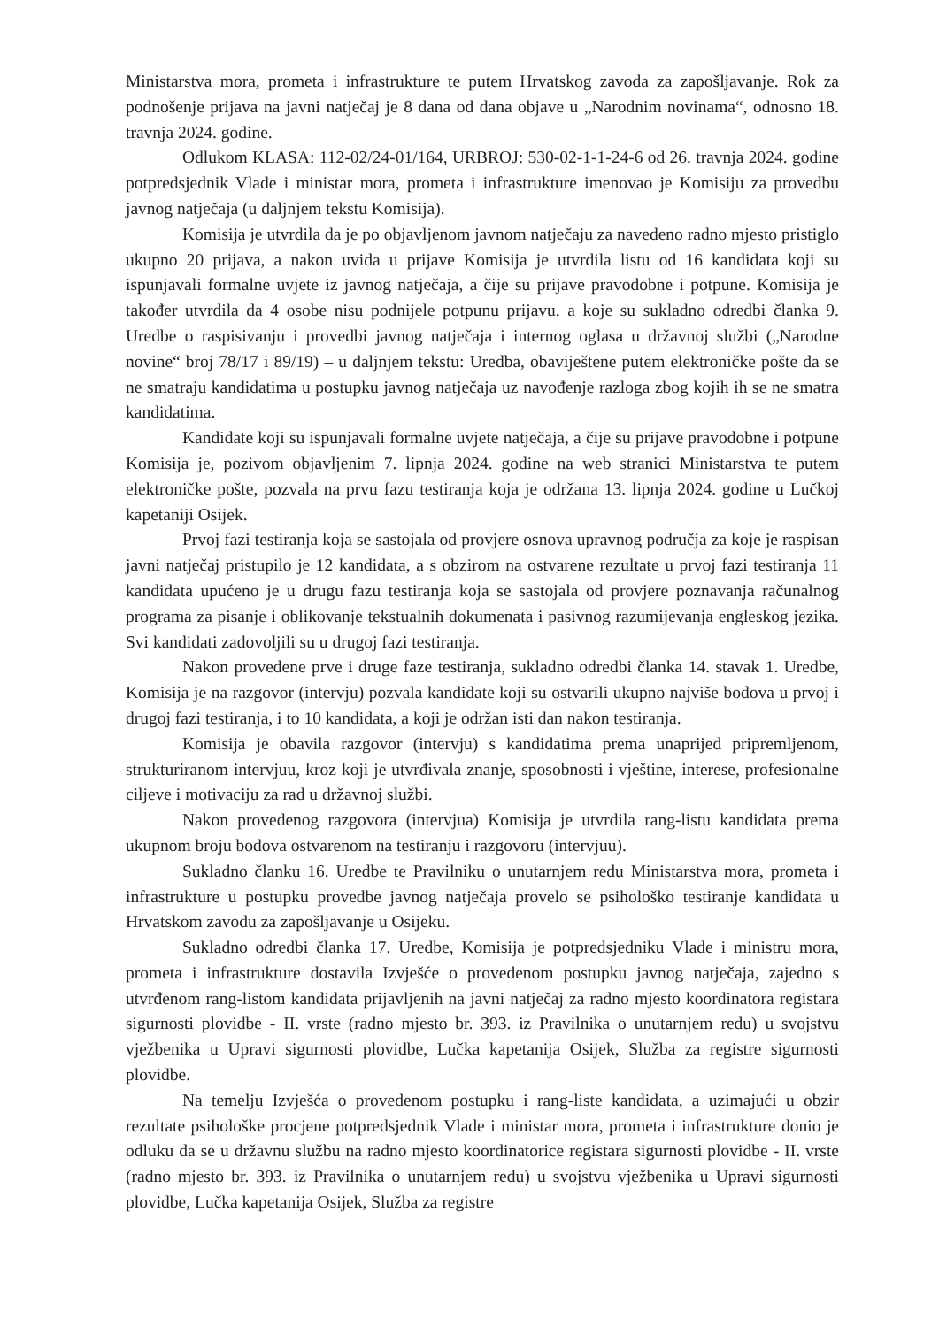Ministarstva mora, prometa i infrastrukture te putem Hrvatskog zavoda za zapošljavanje. Rok za podnošenje prijava na javni natječaj je 8 dana od dana objave u „Narodnim novinama“, odnosno 18. travnja 2024. godine.
Odlukom KLASA: 112-02/24-01/164, URBROJ: 530-02-1-1-24-6 od 26. travnja 2024. godine potpredsjednik Vlade i ministar mora, prometa i infrastrukture imenovao je Komisiju za provedbu javnog natječaja (u daljnjem tekstu Komisija).
Komisija je utvrdila da je po objavljenom javnom natječaju za navedeno radno mjesto pristiglo ukupno 20 prijava, a nakon uvida u prijave Komisija je utvrdila listu od 16 kandidata koji su ispunjavali formalne uvjete iz javnog natječaja, a čije su prijave pravodobne i potpune. Komisija je također utvrdila da 4 osobe nisu podnijele potpunu prijavu, a koje su sukladno odredbi članka 9. Uredbe o raspisivanju i provedbi javnog natječaja i internog oglasa u državnoj službi („Narodne novine“ broj 78/17 i 89/19) – u daljnjem tekstu: Uredba, obaviještene putem elektroničke pošte da se ne smatraju kandidatima u postupku javnog natječaja uz navođenje razloga zbog kojih ih se ne smatra kandidatima.
Kandidate koji su ispunjavali formalne uvjete natječaja, a čije su prijave pravodobne i potpune Komisija je, pozivom objavljenim 7. lipnja 2024. godine na web stranici Ministarstva te putem elektroničke pošte, pozvala na prvu fazu testiranja koja je održana 13. lipnja 2024. godine u Lučkoj kapetaniji Osijek.
Prvoj fazi testiranja koja se sastojala od provjere osnova upravnog područja za koje je raspisan javni natječaj pristupilo je 12 kandidata, a s obzirom na ostvarene rezultate u prvoj fazi testiranja 11 kandidata upućeno je u drugu fazu testiranja koja se sastojala od provjere poznavanja računalnog programa za pisanje i oblikovanje tekstualnih dokumenata i pasivnog razumijevanja engleskog jezika. Svi kandidati zadovoljili su u drugoj fazi testiranja.
Nakon provedene prve i druge faze testiranja, sukladno odredbi članka 14. stavak 1. Uredbe, Komisija je na razgovor (intervju) pozvala kandidate koji su ostvarili ukupno najviše bodova u prvoj i drugoj fazi testiranja, i to 10 kandidata, a koji je održan isti dan nakon testiranja.
Komisija je obavila razgovor (intervju) s kandidatima prema unaprijed pripremljenom, strukturiranom intervjuu, kroz koji je utvrđivala znanje, sposobnosti i vještine, interese, profesionalne ciljeve i motivaciju za rad u državnoj službi.
Nakon provedenog razgovora (intervjua) Komisija je utvrdila rang-listu kandidata prema ukupnom broju bodova ostvarenom na testiranju i razgovoru (intervjuu).
Sukladno članku 16. Uredbe te Pravilniku o unutarnjem redu Ministarstva mora, prometa i infrastrukture u postupku provedbe javnog natječaja provelo se psihološko testiranje kandidata u Hrvatskom zavodu za zapošljavanje u Osijeku.
Sukladno odredbi članka 17. Uredbe, Komisija je potpredsjedniku Vlade i ministru mora, prometa i infrastrukture dostavila Izvješće o provedenom postupku javnog natječaja, zajedno s utvrđenom rang-listom kandidata prijavljenih na javni natječaj za radno mjesto koordinatora registara sigurnosti plovidbe - II. vrste (radno mjesto br. 393. iz Pravilnika o unutarnjem redu) u svojstvu vježbenika u Upravi sigurnosti plovidbe, Lučka kapetanija Osijek, Služba za registre sigurnosti plovidbe.
Na temelju Izvješća o provedenom postupku i rang-liste kandidata, a uzimajući u obzir rezultate psihološke procjene potpredsjednik Vlade i ministar mora, prometa i infrastrukture donio je odluku da se u državnu službu na radno mjesto koordinatorice registara sigurnosti plovidbe - II. vrste (radno mjesto br. 393. iz Pravilnika o unutarnjem redu) u svojstvu vježbenika u Upravi sigurnosti plovidbe, Lučka kapetanija Osijek, Služba za registre